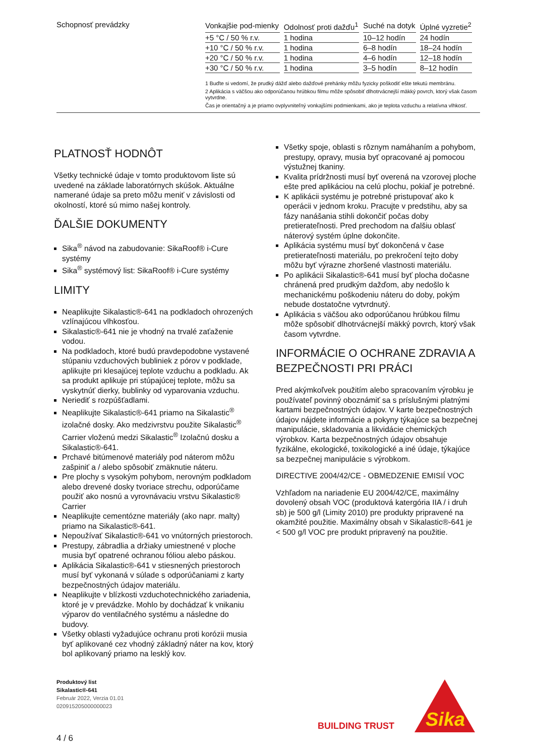Schopnosť prevádzky
| Vonkajšie pod-mienky | Odolnosť proti dažďu<sup>1</sup> | Suché na dotyk | Úplné vyzretie<sup>2</sup> |
| --- | --- | --- | --- |
| +5 °C / 50 % r.v. | 1 hodina | 10–12 hodín | 24 hodín |
| +10 °C / 50 % r.v. | 1 hodina | 6–8 hodín | 18–24 hodín |
| +20 °C / 50 % r.v. | 1 hodina | 4–6 hodín | 12–18 hodín |
| +30 °C / 50 % r.v. | 1 hodina | 3–5 hodín | 8–12 hodín |
1 Buďte si vedomí, že prudký dážď alebo dažďové prehánky môžu fyzicky poškodiť ešte tekutú membránu.
2 Aplikácia s väčšou ako odporúčanou hrúbkou filmu môže spôsobiť dlhotrvácnejší mäkký povrch, ktorý však časom vytvrdne.
Čas je orientačný a je priamo ovplyvniteľný vonkajšími podmienkami, ako je teplota vzduchu a relatívna vlhkosť.
PLATNOSŤ HODNÔT
Všetky technické údaje v tomto produktovom liste sú uvedené na základe laboratórnych skúšok. Aktuálne namerané údaje sa preto môžu meniť v závislosti od okolností, ktoré sú mimo našej kontroly.
ĎALŠIE DOKUMENTY
Sika<sup>®</sup> návod na zabudovanie: SikaRoof® i-Cure systémy
Sika<sup>®</sup> systémový list: SikaRoof® i-Cure systémy
LIMITY
Neaplikujte Sikalastic®-641 na podkladoch ohrozených vzlínajúcou vlhkosťou.
Sikalastic®-641 nie je vhodný na trvalé zaťaženie vodou.
Na podkladoch, ktoré budú pravdepodobne vystavené stúpaniu vzduchových bubliniek z pórov v podklade, aplikujte pri klesajúcej teplote vzduchu a podkladu. Ak sa produkt aplikuje pri stúpajúcej teplote, môžu sa vyskytnúť dierky, bublinky od vyparovania vzduchu.
Neriediť s rozpúšťadlami.
Neaplikujte Sikalastic®-641 priamo na Sikalastic<sup>®</sup> izolačné dosky. Ako medzivrstvu použite Sikalastic<sup>®</sup> Carrier vloženú medzi Sikalastic<sup>®</sup> Izolačnú dosku a Sikalastic®-641.
Prchavé bitúmenové materiály pod náterom môžu zašpiniť a / alebo spôsobiť zmäknutie náteru.
Pre plochy s vysokým pohybom, nerovným podkladom alebo drevené dosky tvoriace strechu, odporúčame použiť ako nosnú a vyrovnávaciu vrstvu Sikalastic® Carrier
Neaplikujte cementózne materiály (ako napr. malty) priamo na Sikalastic®-641.
Nepoužívať Sikalastic®-641 vo vnútorných priestoroch.
Prestupy, zábradlia a držiaky umiestnené v ploche musia byť opatrené ochranou fóliou alebo páskou.
Aplikácia Sikalastic®-641 v stiesnených priestoroch musí byť vykonaná v súlade s odporúčaniami z karty bezpečnostných údajov materiálu.
Neaplikujte v blízkosti vzduchotechnického zariadenia, ktoré je v prevádzke. Mohlo by dochádzať k vnikaniu výparov do ventilačného systému a následne do budovy.
Všetky oblasti vyžadujúce ochranu proti korózii musia byť aplikované cez vhodný základný náter na kov, ktorý bol aplikovaný priamo na lesklý kov.
Všetky spoje, oblasti s rôznym namáhaním a pohybom, prestupy, opravy, musia byť opracované aj pomocou výstužnej tkaniny.
Kvalita prídržnosti musí byť overená na vzorovej ploche ešte pred aplikáciou na celú plochu, pokiaľ je potrebné.
K aplikácii systému je potrebné pristupovať ako k operácii v jednom kroku. Pracujte v predstihu, aby sa fázy nanášania stihli dokončiť počas doby pretierateľnosti. Pred prechodom na ďalšiu oblasť náterový systém úplne dokončite.
Aplikácia systému musí byť dokončená v čase pretierateľnosti materiálu, po prekročení tejto doby môžu byť výrazne zhoršené vlastnosti materiálu.
Po aplikácii Sikalastic®-641 musí byť plocha dočasne chránená pred prudkým dažďom, aby nedošlo k mechanickému poškodeniu náteru do doby, pokým nebude dostatočne vytvrdnutý.
Aplikácia s väčšou ako odporúčanou hrúbkou filmu môže spôsobiť dlhotrvácnejší mäkký povrch, ktorý však časom vytvrdne.
INFORMÁCIE O OCHRANE ZDRAVIA A BEZPEČNOSTI PRI PRÁCI
Pred akýmkoľvek použitím alebo spracovaním výrobku je používateľ povinný oboznámiť sa s príslušnými platnými kartami bezpečnostných údajov. V karte bezpečnostných údajov nájdete informácie a pokyny týkajúce sa bezpečnej manipulácie, skladovania a likvidácie chemických výrobkov. Karta bezpečnostných údajov obsahuje fyzikálne, ekologické, toxikologické a iné údaje, týkajúce sa bezpečnej manipulácie s výrobkom.
DIRECTIVE 2004/42/CE - OBMEDZENIE EMISIÍ VOC
Vzhľadom na nariadenie EU 2004/42/CE, maximálny dovolený obsah VOC (produktová katergória IIA / i druh sb) je 500 g/l (Limity 2010) pre produkty pripravené na okamžité použitie. Maximálny obsah v Sikalastic®-641 je < 500 g/l VOC pre produkt pripravený na použitie.
Produktový list
Sikalastic®-641
Február 2022, Verzia 01.01
020915205000000023
4 / 6
BUILDING TRUST
Sika